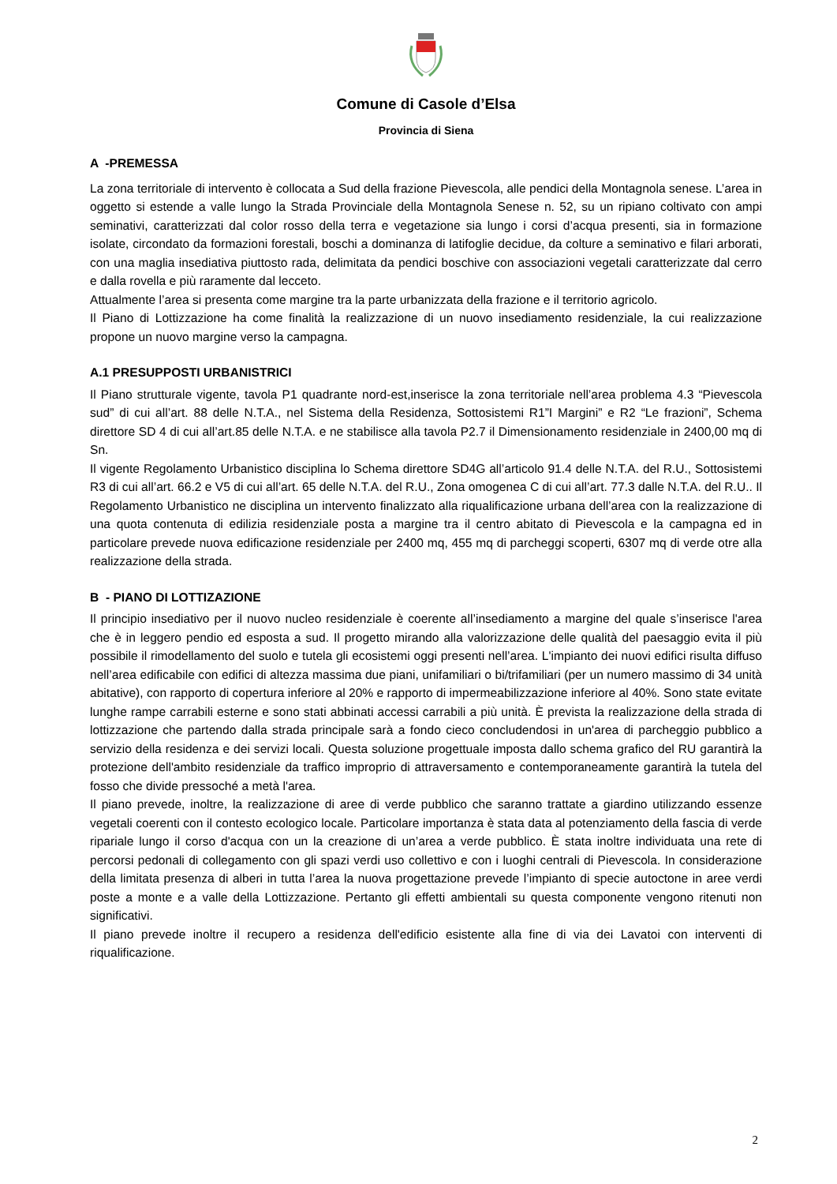Comune di Casole d’Elsa
Provincia di Siena
A -PREMESSA
La zona territoriale di intervento è collocata a Sud della frazione Pievescola, alle pendici della Montagnola senese. L’area in oggetto si estende a valle lungo la Strada Provinciale della Montagnola Senese n. 52, su un ripiano coltivato con ampi seminativi, caratterizzati dal color rosso della terra e vegetazione sia lungo i corsi d’acqua presenti, sia in formazione isolate, circondato da formazioni forestali, boschi a dominanza di latifoglie decidue, da colture a seminativo e filari arborati, con una maglia insediativa piuttosto rada, delimitata da pendici boschive con associazioni vegetali caratterizzate dal cerro e dalla rovella e più raramente dal lecceto.
Attualmente l’area si presenta come margine tra la parte urbanizzata della frazione e il territorio agricolo.
Il Piano di Lottizzazione ha come finalità la realizzazione di un nuovo insediamento residenziale, la cui realizzazione propone un nuovo margine verso la campagna.
A.1 PRESUPPOSTI URBANISTRICI
Il Piano strutturale vigente, tavola P1 quadrante nord-est,inserisce la zona territoriale nell’area problema 4.3 “Pievescola sud” di cui all’art. 88 delle N.T.A., nel Sistema della Residenza, Sottosistemi R1”I Margini” e R2 “Le frazioni”, Schema direttore SD 4 di cui all’art.85 delle N.T.A. e ne stabilisce alla tavola P2.7 il Dimensionamento residenziale in 2400,00 mq di Sn.
Il vigente Regolamento Urbanistico disciplina lo Schema direttore SD4G all’articolo 91.4 delle N.T.A. del R.U., Sottosistemi R3 di cui all’art. 66.2 e V5 di cui all’art. 65 delle N.T.A. del R.U., Zona omogenea C di cui all’art. 77.3 dalle N.T.A. del R.U.. Il Regolamento Urbanistico ne disciplina un intervento finalizzato alla riqualificazione urbana dell’area con la realizzazione di una quota contenuta di edilizia residenziale posta a margine tra il centro abitato di Pievescola e la campagna ed in particolare prevede nuova edificazione residenziale per 2400 mq, 455 mq di parcheggi scoperti, 6307 mq di verde otre alla realizzazione della strada.
B - PIANO DI LOTTIZAZIONE
Il principio insediativo per il nuovo nucleo residenziale è coerente all’insediamento a margine del quale s’inserisce l'area che è in leggero pendio ed esposta a sud. Il progetto mirando alla valorizzazione delle qualità del paesaggio evita il più possibile il rimodellamento del suolo e tutela gli ecosistemi oggi presenti nell’area. L'impianto dei nuovi edifici risulta diffuso nell’area edificabile con edifici di altezza massima due piani, unifamiliari o bi/trifamiliari (per un numero massimo di 34 unità abitative), con rapporto di copertura inferiore al 20% e rapporto di impermeabilizzazione inferiore al 40%. Sono state evitate lunghe rampe carrabili esterne e sono stati abbinati accessi carrabili a più unità. È prevista la realizzazione della strada di lottizzazione che partendo dalla strada principale sarà a fondo cieco concludendosi in un'area di parcheggio pubblico a servizio della residenza e dei servizi locali. Questa soluzione progettuale imposta dallo schema grafico del RU garantirà la protezione dell'ambito residenziale da traffico improprio di attraversamento e contemporaneamente garantirà la tutela del fosso che divide pressoché a metà l'area.
Il piano prevede, inoltre, la realizzazione di aree di verde pubblico che saranno trattate a giardino utilizzando essenze vegetali coerenti con il contesto ecologico locale. Particolare importanza è stata data al potenziamento della fascia di verde ripariale lungo il corso d'acqua con un la creazione di un’area a verde pubblico. È stata inoltre individuata una rete di percorsi pedonali di collegamento con gli spazi verdi uso collettivo e con i luoghi centrali di Pievescola. In considerazione della limitata presenza di alberi in tutta l’area la nuova progettazione prevede l’impianto di specie autoctone in aree verdi poste a monte e a valle della Lottizzazione. Pertanto gli effetti ambientali su questa componente vengono ritenuti non significativi.
Il piano prevede inoltre il recupero a residenza dell'edificio esistente alla fine di via dei Lavatoi con interventi di riqualificazione.
2